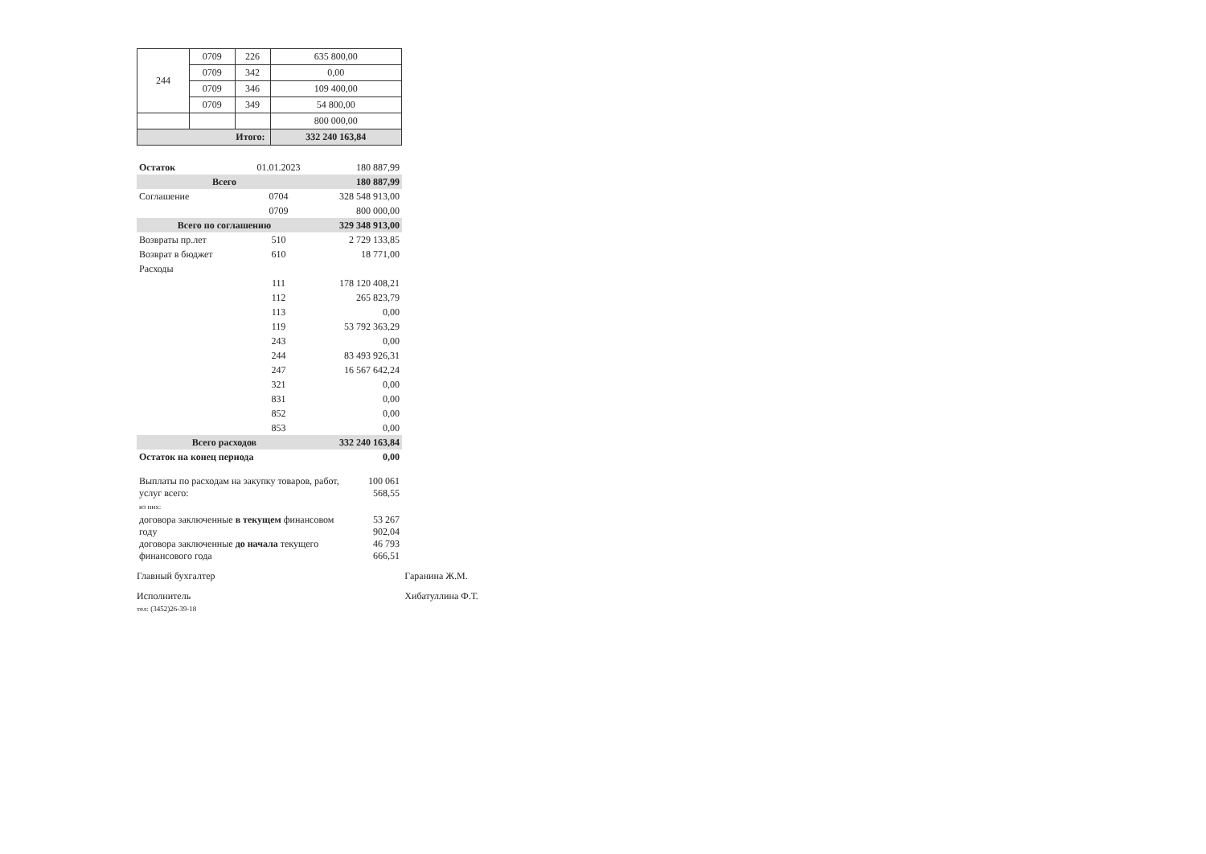| 244 | 0709 | 226 | 635 800,00 |
| | 0709 | 342 | 0,00 |
| | 0709 | 346 | 109 400,00 |
| | 0709 | 349 | 54 800,00 |
| | | | 800 000,00 |
| Итого: | | | 332 240 163,84 |
| Остаток | 01.01.2023 | 180 887,99 |
| Всего | | 180 887,99 |
| Соглашение | 0704 | 328 548 913,00 |
| | 0709 | 800 000,00 |
| Всего по соглашению | | 329 348 913,00 |
| Возвраты пр.лет | 510 | 2 729 133,85 |
| Возврат в бюджет | 610 | 18 771,00 |
| Расходы | | |
| | 111 | 178 120 408,21 |
| | 112 | 265 823,79 |
| | 113 | 0,00 |
| | 119 | 53 792 363,29 |
| | 243 | 0,00 |
| | 244 | 83 493 926,31 |
| | 247 | 16 567 642,24 |
| | 321 | 0,00 |
| | 831 | 0,00 |
| | 852 | 0,00 |
| | 853 | 0,00 |
| Всего расходов | | 332 240 163,84 |
| Остаток на конец периода | | 0,00 |
| Выплаты по расходам на закупку товаров, работ, услуг всего: | 100 061 568,55 |
| из них: | |
| договора заключенные в текущем финансовом году | 53 267 902,04 |
| договора заключенные до начала текущего финансового года | 46 793 666,51 |
Главный бухгалтер Гаранина Ж.М.
Исполнитель
тел: (3452)26-39-18
Хибатуллина Ф.Т.